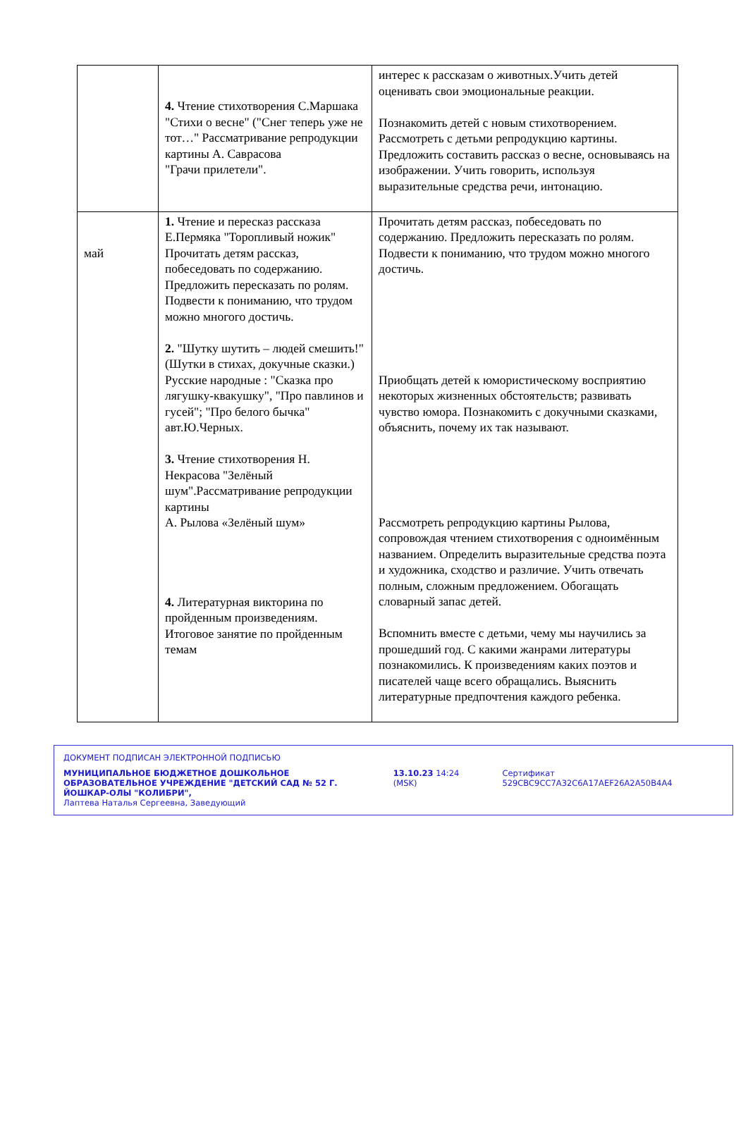| | 4. Чтение стихотворения С.Маршака "Стихи о весне" ("Снег теперь уже не тот…" Рассматривание репродукции картины А. Саврасова "Грачи прилетели". | интерес к рассказам о животных.Учить детей оценивать свои эмоциональные реакции. Познакомить детей с новым стихотворением. Рассмотреть с детьми репродукцию картины. Предложить составить рассказ о весне, основываясь на изображении. Учить говорить, используя выразительные средства речи, интонацию. |
| май | 1. Чтение и пересказ рассказа Е.Пермяка "Торопливый ножик" Прочитать детям рассказ, побеседовать по содержанию. Предложить пересказать по ролям. Подвести к пониманию, что трудом можно многого достичь. 2. "Шутку шутить – людей смешить!" (Шутки в стихах, докучные сказки.) Русские народные : "Сказка про лягушку-квакушку", "Про павлинов и гусей"; "Про белого бычка" авт.Ю.Черных. 3. Чтение стихотворения Н. Некрасова "Зелёный шум".Рассматривание репродукции картины А. Рылова «Зелёный шум» 4. Литературная викторина по пройденным произведениям. Итоговое занятие по пройденным темам | Прочитать детям рассказ, побеседовать по содержанию. Предложить пересказать по ролям. Подвести к пониманию, что трудом можно многого достичь. Приобщать детей к юмористическому восприятию некоторых жизненных обстоятельств; развивать чувство юмора. Познакомить с докучными сказками, объяснить, почему их так называют. Рассмотреть репродукцию картины Рылова, сопровождая чтением стихотворения с одноимённым названием. Определить выразительные средства поэта и художника, сходство и различие. Учить отвечать полным, сложным предложением. Обогащать словарный запас детей. Вспомнить вместе с детьми, чему мы научились за прошедший год. С какими жанрами литературы познакомились. К произведениям каких поэтов и писателей чаще всего обращались. Выяснить литературные предпочтения каждого ребенка. |
ДОКУМЕНТ ПОДПИСАН ЭЛЕКТРОННОЙ ПОДПИСЬЮ
МУНИЦИПАЛЬНОЕ БЮДЖЕТНОЕ ДОШКОЛЬНОЕ ОБРАЗОВАТЕЛЬНОЕ УЧРЕЖДЕНИЕ "ДЕТСКИЙ САД № 52 Г. ЙОШКАР-ОЛЫ "КОЛИБРИ",
Лаптева Наталья Сергеевна, Заведующий
13.10.23 14:24 (MSK) Сертификат 529CBC9CC7A32C6A17AEF26A2A50B4A4